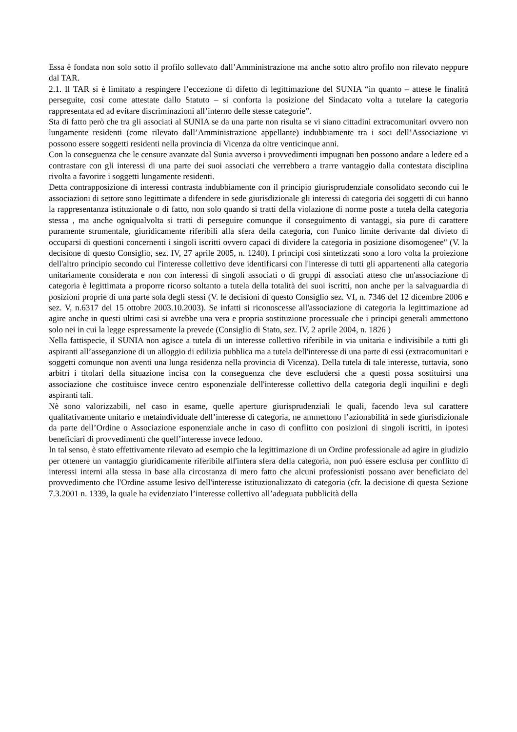Essa è fondata non solo sotto il profilo sollevato dall’Amministrazione ma anche sotto altro profilo non rilevato neppure dal TAR.
2.1. Il TAR si è limitato a respingere l’eccezione di difetto di legittimazione del SUNIA “in quanto – attese le finalità perseguite, così come attestate dallo Statuto – si conforta la posizione del Sindacato volta a tutelare la categoria rappresentata ed ad evitare discriminazioni all’interno delle stesse categorie”.
Sta di fatto però che tra gli associati al SUNIA se da una parte non risulta se vi siano cittadini extracomunitari ovvero non lungamente residenti (come rilevato dall’Amministrazione appellante) indubbiamente tra i soci dell’Associazione vi possono essere soggetti residenti nella provincia di Vicenza da oltre venticinque anni.
Con la conseguenza che le censure avanzate dal Sunia avverso i provvedimenti impugnati ben possono andare a ledere ed a contrastare con gli interessi di una parte dei suoi associati che verrebbero a trarre vantaggio dalla contestata disciplina rivolta a favorire i soggetti lungamente residenti.
Detta contrapposizione di interessi contrasta indubbiamente con il principio giurisprudenziale consolidato secondo cui le associazioni di settore sono legittimate a difendere in sede giurisdizionale gli interessi di categoria dei soggetti di cui hanno la rappresentanza istituzionale o di fatto, non solo quando si tratti della violazione di norme poste a tutela della categoria stessa , ma anche ogniqualvolta si tratti di perseguire comunque il conseguimento di vantaggi, sia pure di carattere puramente strumentale, giuridicamente riferibili alla sfera della categoria, con l'unico limite derivante dal divieto di occuparsi di questioni concernenti i singoli iscritti ovvero capaci di dividere la categoria in posizione disomogenee" (V. la decisione di questo Consiglio, sez. IV, 27 aprile 2005, n. 1240). I principi così sintetizzati sono a loro volta la proiezione dell'altro principio secondo cui l'interesse collettivo deve identificarsi con l'interesse di tutti gli appartenenti alla categoria unitariamente considerata e non con interessi di singoli associati o di gruppi di associati atteso che un'associazione di categoria è legittimata a proporre ricorso soltanto a tutela della totalità dei suoi iscritti, non anche per la salvaguardia di posizioni proprie di una parte sola degli stessi (V. le decisioni di questo Consiglio sez. VI, n. 7346 del 12 dicembre 2006 e sez. V, n.6317 del 15 ottobre 2003.10.2003). Se infatti si riconoscesse all'associazione di categoria la legittimazione ad agire anche in questi ultimi casi si avrebbe una vera e propria sostituzione processuale che i principi generali ammettono solo nei in cui la legge espressamente la prevede (Consiglio di Stato, sez. IV, 2 aprile 2004, n. 1826 )
Nella fattispecie, il SUNIA non agisce a tutela di un interesse collettivo riferibile in via unitaria e indivisibile a tutti gli aspiranti all’asseganzione di un alloggio di edilizia pubblica ma a tutela dell'interesse di una parte di essi (extracomunitari e soggetti comunque non aventi una lunga residenza nella provincia di Vicenza). Della tutela di tale interesse, tuttavia, sono arbitri i titolari della situazione incisa con la conseguenza che deve escludersi che a questi possa sostituirsi una associazione che costituisce invece centro esponenziale dell'interesse collettivo della categoria degli inquilini e degli aspiranti tali.
Nè sono valorizzabili, nel caso in esame, quelle aperture giurisprudenziali le quali, facendo leva sul carattere qualitativamente unitario e metaindividuale dell’interesse di categoria, ne ammettono l’azionabilità in sede giurisdizionale da parte dell’Ordine o Associazione esponenziale anche in caso di conflitto con posizioni di singoli iscritti, in ipotesi beneficiari di provvedimenti che quell’interesse invece ledono.
In tal senso, è stato effettivamente rilevato ad esempio che la legittimazione di un Ordine professionale ad agire in giudizio per ottenere un vantaggio giuridicamente riferibile all'intera sfera della categoria, non può essere esclusa per conflitto di interessi interni alla stessa in base alla circostanza di mero fatto che alcuni professionisti possano aver beneficiato del provvedimento che l'Ordine assume lesivo dell'interesse istituzionalizzato di categoria (cfr. la decisione di questa Sezione 7.3.2001 n. 1339, la quale ha evidenziato l’interesse collettivo all’adeguata pubblicità della